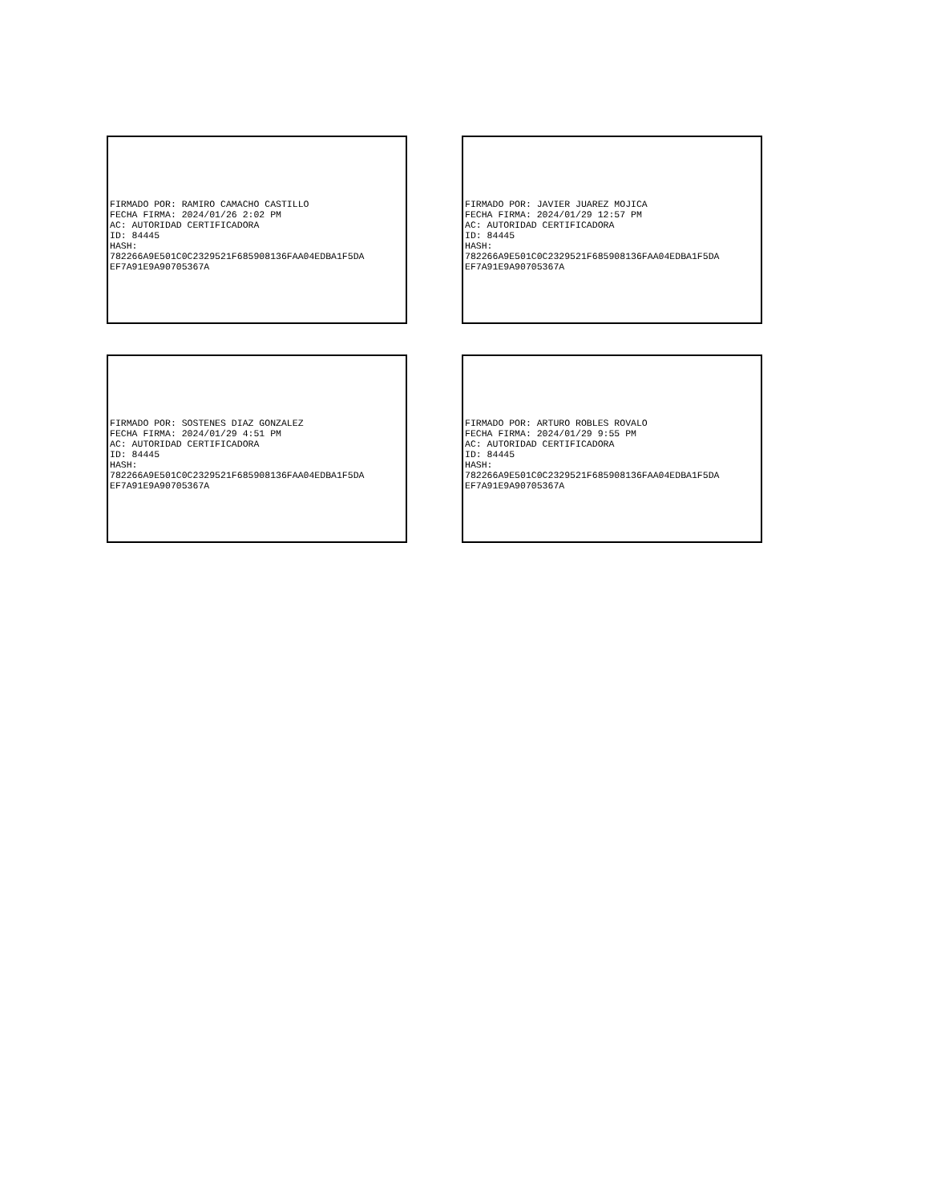FIRMADO POR: RAMIRO CAMACHO CASTILLO FECHA FIRMA: 2024/01/26 2:02 PM AC: AUTORIDAD CERTIFICADORA ID: 84445 HASH: 782266A9E501C0C2329521F685908136FAA04EDBA1F5DA EF7A91E9A90705367A
FIRMADO POR: JAVIER JUAREZ MOJICA FECHA FIRMA: 2024/01/29 12:57 PM AC: AUTORIDAD CERTIFICADORA ID: 84445 HASH: 782266A9E501C0C2329521F685908136FAA04EDBA1F5DA EF7A91E9A90705367A
FIRMADO POR: SOSTENES DIAZ GONZALEZ FECHA FIRMA: 2024/01/29 4:51 PM AC: AUTORIDAD CERTIFICADORA ID: 84445 HASH: 782266A9E501C0C2329521F685908136FAA04EDBA1F5DA EF7A91E9A90705367A
FIRMADO POR: ARTURO ROBLES ROVALO FECHA FIRMA: 2024/01/29 9:55 PM AC: AUTORIDAD CERTIFICADORA ID: 84445 HASH: 782266A9E501C0C2329521F685908136FAA04EDBA1F5DA EF7A91E9A90705367A